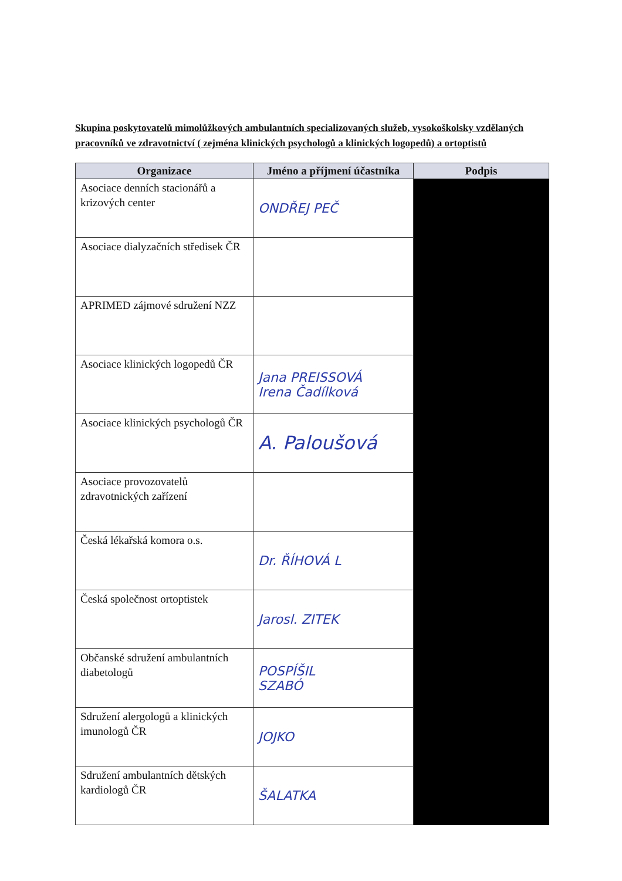Skupina poskytovatelů mimolůžkových ambulantních specializovaných služeb, vysokoškolsky vzdělaných pracovníků ve zdravotnictví ( zejména klinických psychologů a klinických logopedů) a ortoptistů
| Organizace | Jméno a příjmení účastníka | Podpis |
| --- | --- | --- |
| Asociace denních stacionářů a krizových center | ONDŘEJ PEČ | |
| Asociace dialyzačních středisek ČR | | |
| APRIMED zájmové sdružení NZZ | | |
| Asociace klinických logopedů ČR | Jana PREISSOVÁ Irena Čadílková | |
| Asociace klinických psychologů ČR | A. Paloušová | |
| Asociace provozovatelů zdravotnických zařízení | | |
| Česká lékařská komora o.s. | Dr. ŘÍHOVÁ L | |
| Česká společnost ortoptistek | Jarosl. ZITEK | |
| Občanské sdružení ambulantních diabetologů | POSPÍŠIL SZABÓ | |
| Sdružení alergologů a klinických imunologů ČR | JOJKO | |
| Sdružení ambulantních dětských kardiologů ČR | ŠALATKA | |